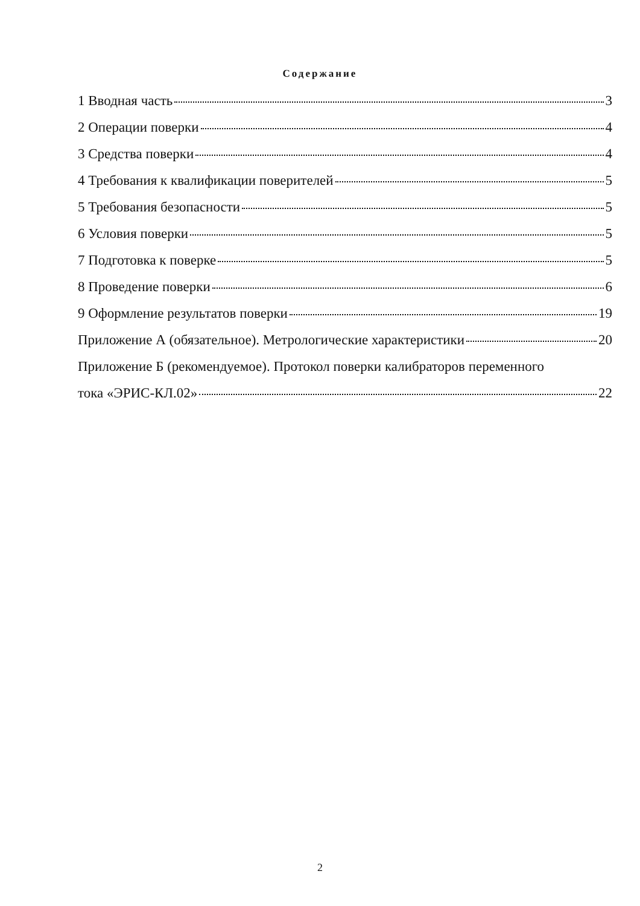Содержание
1 Вводная часть 3
2 Операции поверки 4
3 Средства поверки 4
4 Требования к квалификации поверителей 5
5 Требования безопасности 5
6 Условия поверки 5
7 Подготовка к поверке 5
8 Проведение поверки 6
9 Оформление результатов поверки 19
Приложение А (обязательное). Метрологические характеристики 20
Приложение Б (рекомендуемое). Протокол поверки калибраторов переменного
тока «ЭРИС-КЛ.02» 22
2